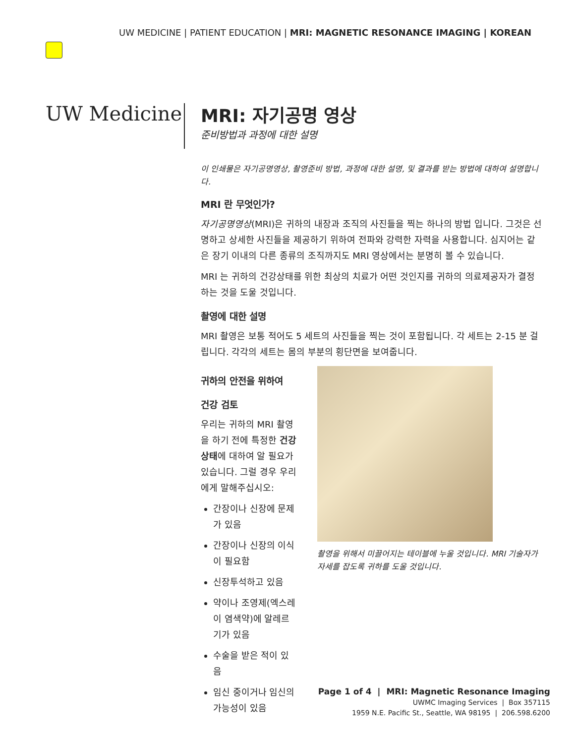UW MEDICINE | PATIENT EDUCATION | MRI: MAGNETIC RESONANCE IMAGING | KOREAN
UW Medicine
MRI: 자기공명 영상
준비방법과 과정에 대한 설명
이 인쇄물은 자기공명영상, 촬영준비 방법, 과정에 대한 설명, 및 결과를 받는 방법에 대하여 설명합니다.
MRI 란 무엇인가?
자기공명영상(MRI)은 귀하의 내장과 조직의 사진들을 찍는 하나의 방법 입니다. 그것은 선명하고 상세한 사진들을 제공하기 위하여 전파와 강력한 자력을 사용합니다. 심지어는 같은 장기 이내의 다른 종류의 조직까지도 MRI 영상에서는 분명히 볼 수 있습니다.
MRI 는 귀하의 건강상태를 위한 최상의 치료가 어떤 것인지를 귀하의 의료제공자가 결정하는 것을 도울 것입니다.
촬영에 대한 설명
MRI 촬영은 보통 적어도 5 세트의 사진들을 찍는 것이 포함됩니다. 각 세트는 2-15 분 걸립니다. 각각의 세트는 몸의 부분의 횡단면을 보여줍니다.
귀하의 안전을 위하여
건강 검토
우리는 귀하의 MRI 촬영을 하기 전에 특정한 건강상태에 대하여 알 필요가 있습니다. 그럴 경우 우리에게 말해주십시오:
간장이나 신장에 문제가 있음
간장이나 신장의 이식이 필요함
신장투석하고 있음
약이나 조영제(엑스레이 염색약)에 알레르기가 있음
수술을 받은 적이 있음
임신 중이거나 임신의 가능성이 있음
촬영을 위해서 미끌어지는 테이블에 누울 것입니다. MRI 기술자가 자세를 잡도록 귀하를 도울 것입니다.
Page 1 of 4 | MRI: Magnetic Resonance Imaging
UWMC Imaging Services | Box 357115
1959 N.E. Pacific St., Seattle, WA 98195 | 206.598.6200